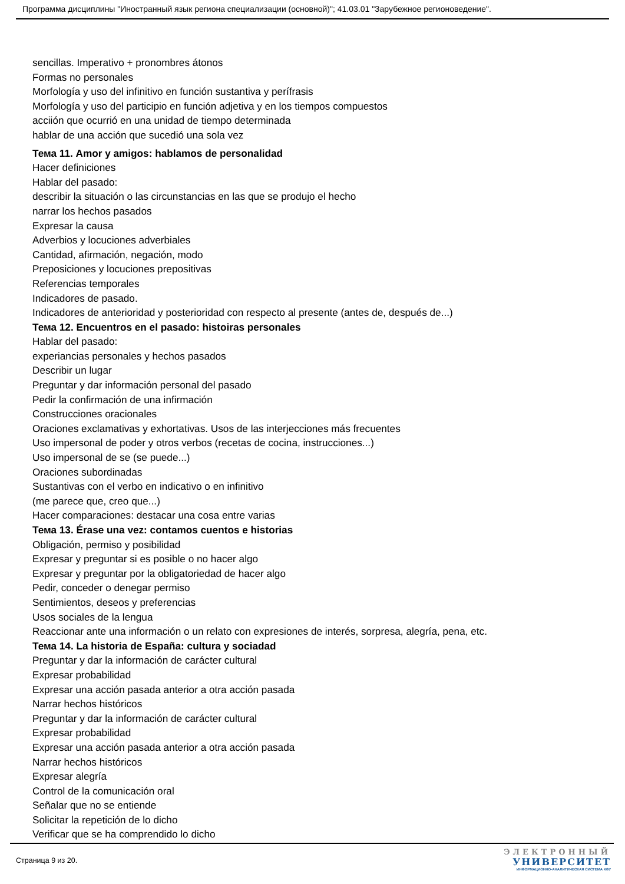Программа дисциплины "Иностранный язык региона специализации (основной)"; 41.03.01 "Зарубежное регионоведение".
sencillas. Imperativo + pronombres átonos
Formas no personales
Morfología y uso del infinitivo en función sustantiva y perífrasis
Morfología y uso del participio en función adjetiva y en los tiempos compuestos
acciión que ocurrió en una unidad de tiempo determinada
hablar de una acción que sucedió una sola vez
Тема 11. Amor y amigos: hablamos de personalidad
Hacer definiciones
Hablar del pasado:
describir la situación o las circunstancias en las que se produjo el hecho
narrar los hechos pasados
Expresar la causa
Adverbios y locuciones adverbiales
Cantidad, afirmación, negación, modo
Preposiciones y locuciones prepositivas
Referencias temporales
Indicadores de pasado.
Indicadores de anterioridad y posterioridad con respecto al presente (antes de, después de...)
Тема 12. Encuentros en el pasado: histoiras personales
Hablar del pasado:
experiancias personales y hechos pasados
Describir un lugar
Preguntar y dar información personal del pasado
Pedir la confirmación de una infirmación
Construcciones oracionales
Oraciones exclamativas y exhortativas. Usos de las interjecciones más frecuentes
Uso impersonal de poder y otros verbos (recetas de cocina, instrucciones...)
Uso impersonal de se (se puede...)
Oraciones subordinadas
Sustantivas con el verbo en indicativo o en infinitivo
(me parece que, creo que...)
Hacer comparaciones: destacar una cosa entre varias
Тема 13. Érase una vez: contamos cuentos e historias
Obligación, permiso y posibilidad
Expresar y preguntar si es posible o no hacer algo
Expresar y preguntar por la obligatoriedad de hacer algo
Pedir, conceder o denegar permiso
Sentimientos, deseos y preferencias
Usos sociales de la lengua
Reaccionar ante una información o un relato con expresiones de interés, sorpresa, alegría, pena, etc.
Тема 14. La historia de España: cultura y sociadad
Preguntar y dar la información de carácter cultural
Expresar probabilidad
Expresar una acción pasada anterior a otra acción pasada
Narrar hechos históricos
Preguntar y dar la información de carácter cultural
Expresar probabilidad
Expresar una acción pasada anterior a otra acción pasada
Narrar hechos históricos
Expresar alegría
Control de la comunicación oral
Señalar que no se entiende
Solicitar la repetición de lo dicho
Verificar que se ha comprendido lo dicho
Страница 9 из 20.
ЭЛЕКТРОННЫЙ
УНИВЕРСИТЕТ
ИНФОРМАЦИОННО-АНАЛИТИЧЕСКАЯ СИСТЕМА КФУ